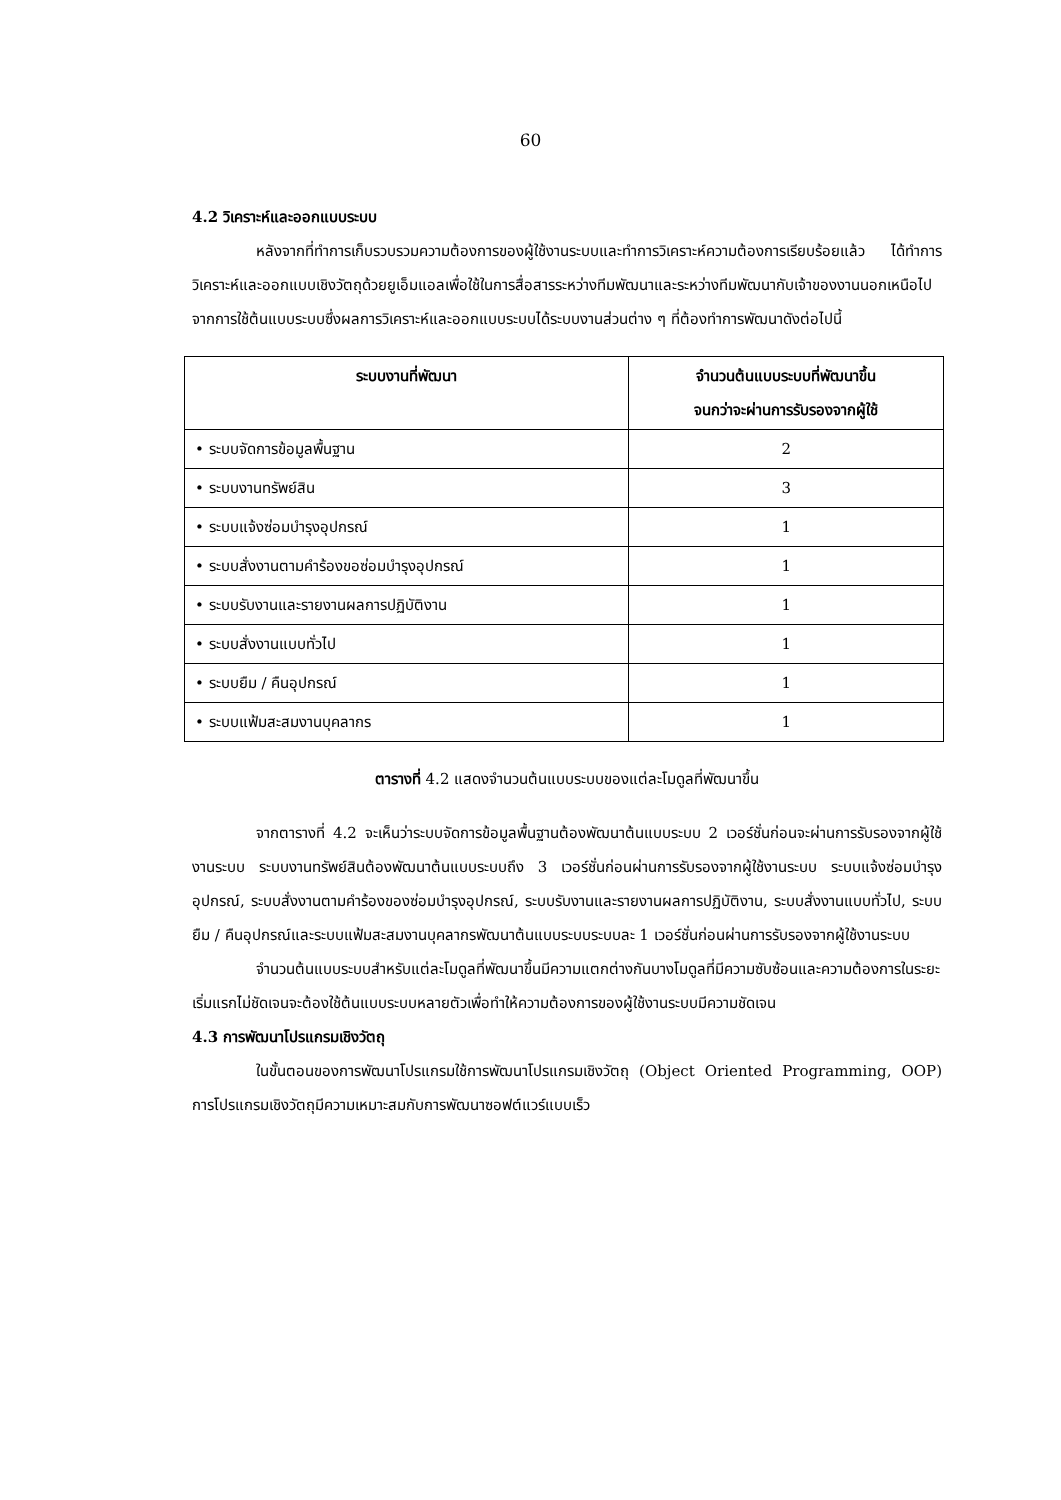60
4.2 วิเคราะห์และออกแบบระบบ
หลังจากที่ทำการเก็บรวบรวมความต้องการของผู้ใช้งานระบบและทำการวิเคราะห์ความต้องการเรียบร้อยแล้ว ได้ทำการวิเคราะห์และออกแบบเชิงวัตถุด้วยยูเอ็มแอลเพื่อใช้ในการสื่อสารระหว่างทีมพัฒนาและระหว่างทีมพัฒนากับเจ้าของงานนอกเหนือไปจากการใช้ต้นแบบระบบซึ่งผลการวิเคราะห์และออกแบบระบบได้ระบบงานส่วนต่าง ๆ ที่ต้องทำการพัฒนาดังต่อไปนี้
| ระบบงานที่พัฒนา | จำนวนต้นแบบระบบที่พัฒนาขึ้น จนกว่าจะผ่านการรับรองจากผู้ใช้ |
| --- | --- |
| • ระบบจัดการข้อมูลพื้นฐาน | 2 |
| • ระบบงานทรัพย์สิน | 3 |
| • ระบบแจ้งซ่อมบำรุงอุปกรณ์ | 1 |
| • ระบบสั่งงานตามคำร้องขอซ่อมบำรุงอุปกรณ์ | 1 |
| • ระบบรับงานและรายงานผลการปฏิบัติงาน | 1 |
| • ระบบสั่งงานแบบทั่วไป | 1 |
| • ระบบยืม / คืนอุปกรณ์ | 1 |
| • ระบบแฟ้มสะสมงานบุคลากร | 1 |
ตารางที่ 4.2 แสดงจำนวนต้นแบบระบบของแต่ละโมดูลที่พัฒนาขึ้น
จากตารางที่ 4.2 จะเห็นว่าระบบจัดการข้อมูลพื้นฐานต้องพัฒนาต้นแบบระบบ 2 เวอร์ชั่นก่อนจะผ่านการรับรองจากผู้ใช้งานระบบ ระบบงานทรัพย์สินต้องพัฒนาต้นแบบระบบถึง 3 เวอร์ชั่นก่อนผ่านการรับรองจากผู้ใช้งานระบบ ระบบแจ้งซ่อมบำรุงอุปกรณ์, ระบบสั่งงานตามคำร้องของซ่อมบำรุงอุปกรณ์, ระบบรับงานและรายงานผลการปฏิบัติงาน, ระบบสั่งงานแบบทั่วไป, ระบบยืม / คืนอุปกรณ์และระบบแฟ้มสะสมงานบุคลากรพัฒนาต้นแบบระบบระบบละ 1 เวอร์ชั่นก่อนผ่านการรับรองจากผู้ใช้งานระบบ
จำนวนต้นแบบระบบสำหรับแต่ละโมดูลที่พัฒนาขึ้นมีความแตกต่างกันบางโมดูลที่มีความซับซ้อนและความต้องการในระยะเริ่มแรกไม่ชัดเจนจะต้องใช้ต้นแบบระบบหลายตัวเพื่อทำให้ความต้องการของผู้ใช้งานระบบมีความชัดเจน
4.3 การพัฒนาโปรแกรมเชิงวัตถุ
ในขั้นตอนของการพัฒนาโปรแกรมใช้การพัฒนาโปรแกรมเชิงวัตถุ (Object Oriented Programming, OOP) การโปรแกรมเชิงวัตถุมีความเหมาะสมกับการพัฒนาซอฟต์แวร์แบบเร็ว